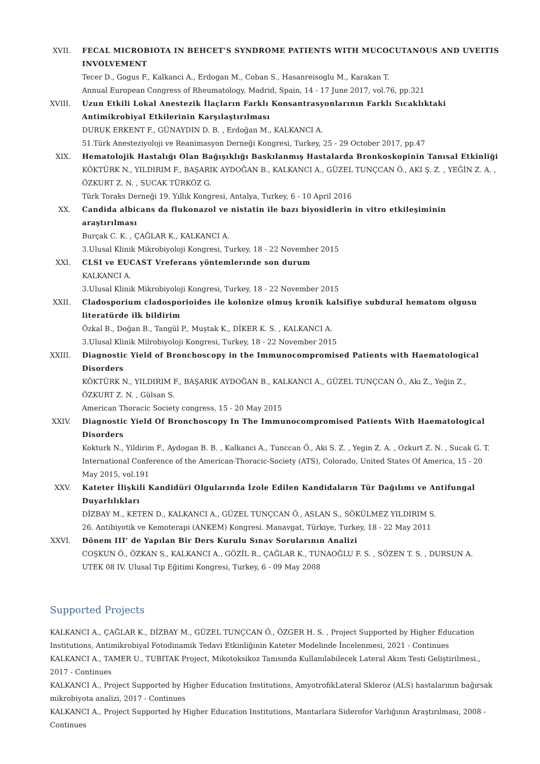XVII. FECAL MICROBIOTA IN BEHCET'S SYNDROME PATIENTS WITH MUCOCUTANOUS AND UVEITIS INVOLVEMENT
Tecer D., Gogus F., Kalkanci A., Erdogan M., Coban S., Hasanreisoglu M., Karakan T.
Annual European Congress of Rheumatology, Madrid, Spain, 14 - 17 June 2017, vol.76, pp.321
XVIII. Uzun Etkili Lokal Anestezik İlaçların Farklı Konsantrasyonlarının Farklı Sıcaklıktaki Antimikrobiyal Etkilerinin Karşılaştırılması
DURUK ERKENT F., GÜNAYDIN D. B. , Erdoğan M., KALKANCI A.
51.Türk Anesteziyoloji ve Reanimasyon Derneği Kongresi, Turkey, 25 - 29 October 2017, pp.47
XIX. Hematolojik Hastalığı Olan Bağışıklığı Baskılanmış Hastalarda Bronkoskopinin Tanısal Etkinliği
KÖKTÜRK N., YILDIRIM F., BAŞARIK AYDOĞAN B., KALKANCI A., GÜZEL TUNÇCAN Ö., AKI Ş. Z. , YEĞİN Z. A. , ÖZKURT Z. N. , SUCAK TÜRKÖZ G.
Türk Toraks Derneği 19. Yıllık Kongresi, Antalya, Turkey, 6 - 10 April 2016
XX. Candida albicans da flukonazol ve nistatin ile bazı biyosidlerin in vitro etkileşiminin araştırılması
Burçak C. K. , ÇAĞLAR K., KALKANCI A.
3.Ulusal Klinik Mikrobiyoloji Kongresi, Turkey, 18 - 22 November 2015
XXI. CLSI ve EUCAST Vreferans yöntemlerınde son durum
KALKANCI A.
3.Ulusal Klinik Mikrobiyoloji Kongresi, Turkey, 18 - 22 November 2015
XXII. Cladosporium cladosporioides ile kolonize olmuş kronik kalsifiye subdural hematom olgusu literatürde ilk bildirim
Özkal B., Doğan B., Tangül P., Muştak K., DİKER K. S. , KALKANCI A.
3.Ulusal Klinik Milrobiyoloji Kongresi, Turkey, 18 - 22 November 2015
XXIII. Diagnostic Yield of Bronchoscopy in the Immunocompromised Patients with Haematological Disorders
KÖKTÜRK N., YILDIRIM F., BAŞARIK AYDOĞAN B., KALKANCI A., GÜZEL TUNÇCAN Ö., Akı Z., Yeğin Z., ÖZKURT Z. N. , Gülsan S.
American Thoracic Society congress, 15 - 20 May 2015
XXIV. Diagnostic Yield Of Bronchoscopy In The Immunocompromised Patients With Haematological Disorders
Kokturk N., Yildirim F., Aydogan B. B. , Kalkanci A., Tunccan Ö., Aki S. Z. , Yegin Z. A. , Ozkurt Z. N. , Sucak G. T.
International Conference of the American-Thoracic-Society (ATS), Colorado, United States Of America, 15 - 20 May 2015, vol.191
XXV. Kateter İlişkili Kandidüri Olgularında İzole Edilen Kandidaların Tür Dağılımı ve Antifungal Duyarlılıkları
DİZBAY M., KETEN D., KALKANCI A., GÜZEL TUNÇCAN Ö., ASLAN S., SÖKÜLMEZ YILDIRIM S.
26. Antibiyotik ve Kemoterapi (ANKEM) Kongresi. Manavgat, Türkiye, Turkey, 18 - 22 May 2011
XXVI. Dönem III’ de Yapılan Bir Ders Kurulu Sınav Sorularının Analizi
COŞKUN Ö., ÖZKAN S., KALKANCI A., GÖZİL R., ÇAĞLAR K., TUNAOĞLU F. S. , SÖZEN T. S. , DURSUN A.
UTEK 08 IV. Ulusal Tıp Eğitimi Kongresi, Turkey, 6 - 09 May 2008
Supported Projects
KALKANCI A., ÇAĞLAR K., DİZBAY M., GÜZEL TUNÇCAN Ö., ÖZGER H. S. , Project Supported by Higher Education Institutions, Antimikrobiyal Fotodinamik Tedavi Etkinliğinin Kateter Modelinde İncelenmesi, 2021 - Continues
KALKANCI A., TAMER U., TUBITAK Project, Mikotoksikoz Tanısında Kullanılabilecek Lateral Akım Testi Geliştirilmesi., 2017 - Continues
KALKANCI A., Project Supported by Higher Education Institutions, AmyotrofikLateral Skleroz (ALS) hastalarının bağırsak mikrobiyota analizi, 2017 - Continues
KALKANCI A., Project Supported by Higher Education Institutions, Mantarlara Siderofor Varlığının Araştırılması, 2008 - Continues